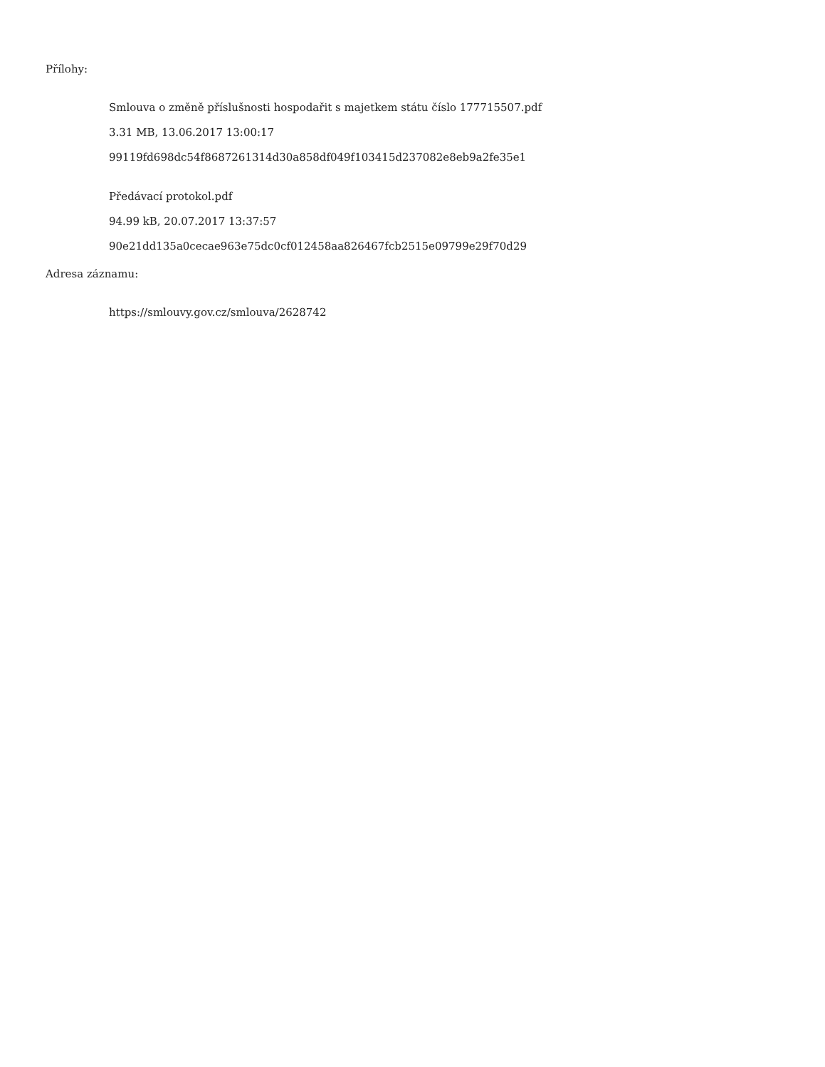Přílohy:
Smlouva o změně příslušnosti hospodařit s majetkem státu číslo 177715507.pdf
3.31 MB, 13.06.2017 13:00:17
99119fd698dc54f8687261314d30a858df049f103415d237082e8eb9a2fe35e1
Předávací protokol.pdf
94.99 kB, 20.07.2017 13:37:57
90e21dd135a0cecae963e75dc0cf012458aa826467fcb2515e09799e29f70d29
Adresa záznamu:
https://smlouvy.gov.cz/smlouva/2628742